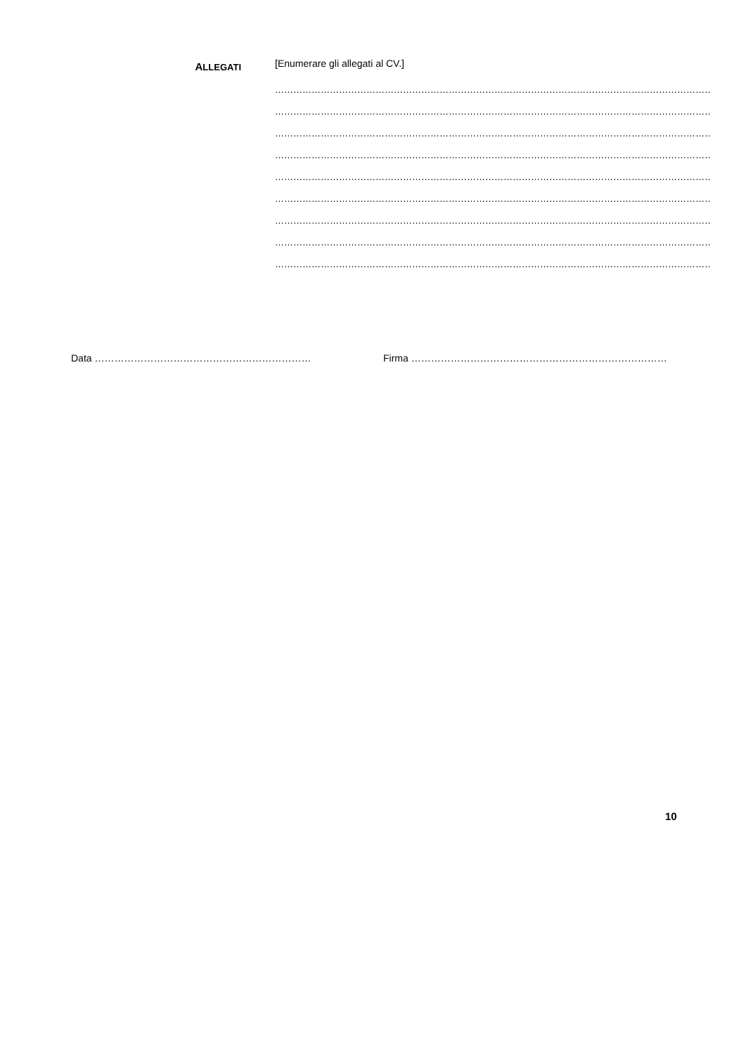ALLEGATI
[Enumerare gli allegati al CV.]
………………………………………………………………………………………………………………………………
………………………………………………………………………………………………………………………………
………………………………………………………………………………………………………………………………
………………………………………………………………………………………………………………………………
………………………………………………………………………………………………………………………………
………………………………………………………………………………………………………………………………
………………………………………………………………………………………………………………………………
………………………………………………………………………………………………………………………………
………………………………………………………………………………………………………………………………
Data ………………………………………………………… Firma ……………………………………………………………………
10